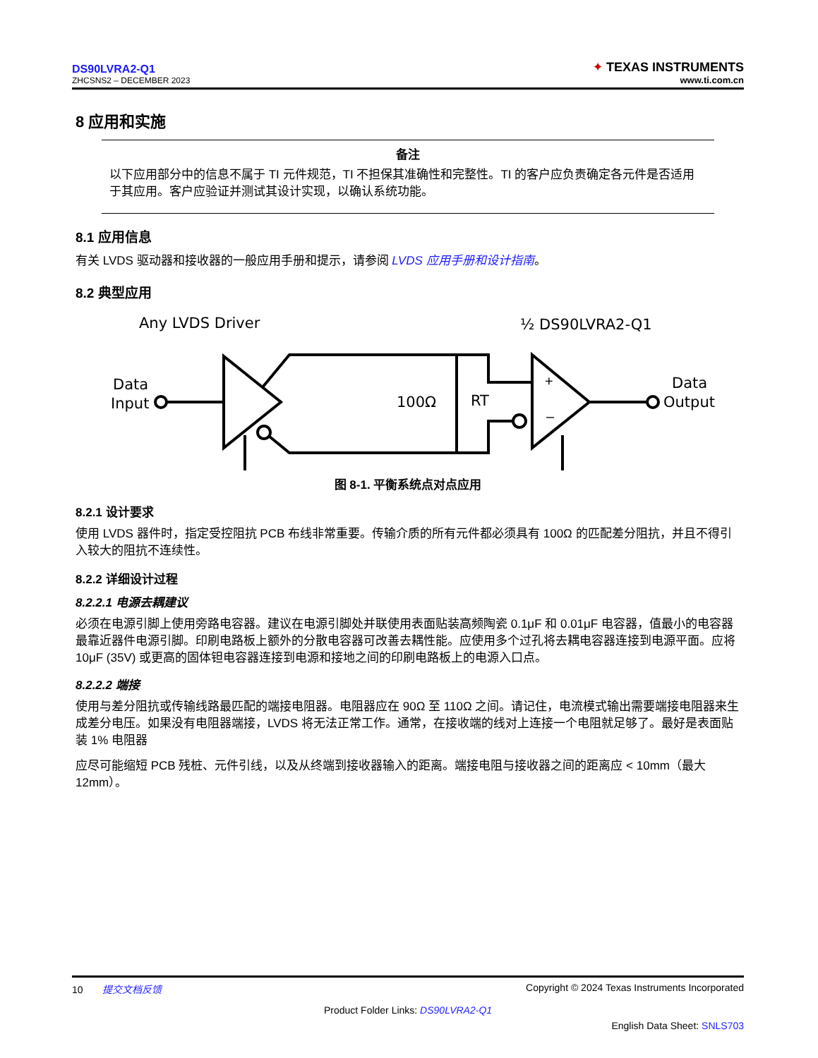DS90LVRA2-Q1
ZHCSNS2 – DECEMBER 2023
✦
TEXAS INSTRUMENTS
www.ti.com.cn
8 应用和实施
备注
以下应用部分中的信息不属于 TI 元件规范，TI 不担保其准确性和完整性。TI 的客户应负责确定各元件是否适用于其应用。客户应验证并测试其设计实现，以确认系统功能。
8.1 应用信息
有关 LVDS 驱动器和接收器的一般应用手册和提示，请参阅 LVDS 应用手册和设计指南。
8.2 典型应用
Any LVDS Driver
½ DS90LVRA2-Q1
Data
Input
Data
Output
100Ω
RT
+
–
图 8-1. 平衡系统点对点应用
8.2.1 设计要求
使用 LVDS 器件时，指定受控阻抗 PCB 布线非常重要。传输介质的所有元件都必须具有 100Ω 的匹配差分阻抗，并且不得引入较大的阻抗不连续性。
8.2.2 详细设计过程
8.2.2.1 电源去耦建议
必须在电源引脚上使用旁路电容器。建议在电源引脚处并联使用表面贴装高频陶瓷 0.1μF 和 0.01μF 电容器，值最小的电容器最靠近器件电源引脚。印刷电路板上额外的分散电容器可改善去耦性能。应使用多个过孔将去耦电容器连接到电源平面。应将 10μF (35V) 或更高的固体钽电容器连接到电源和接地之间的印刷电路板上的电源入口点。
8.2.2.2 端接
使用与差分阻抗或传输线路最匹配的端接电阻器。电阻器应在 90Ω 至 110Ω 之间。请记住，电流模式输出需要端接电阻器来生成差分电压。如果没有电阻器端接，LVDS 将无法正常工作。通常，在接收端的线对上连接一个电阻就足够了。最好是表面贴装 1% 电阻器
应尽可能缩短 PCB 残桩、元件引线，以及从终端到接收器输入的距离。端接电阻与接收器之间的距离应 < 10mm（最大 12mm）。
10 提交文档反馈 Copyright © 2024 Texas Instruments Incorporated
Product Folder Links: DS90LVRA2-Q1
English Data Sheet: SNLS703